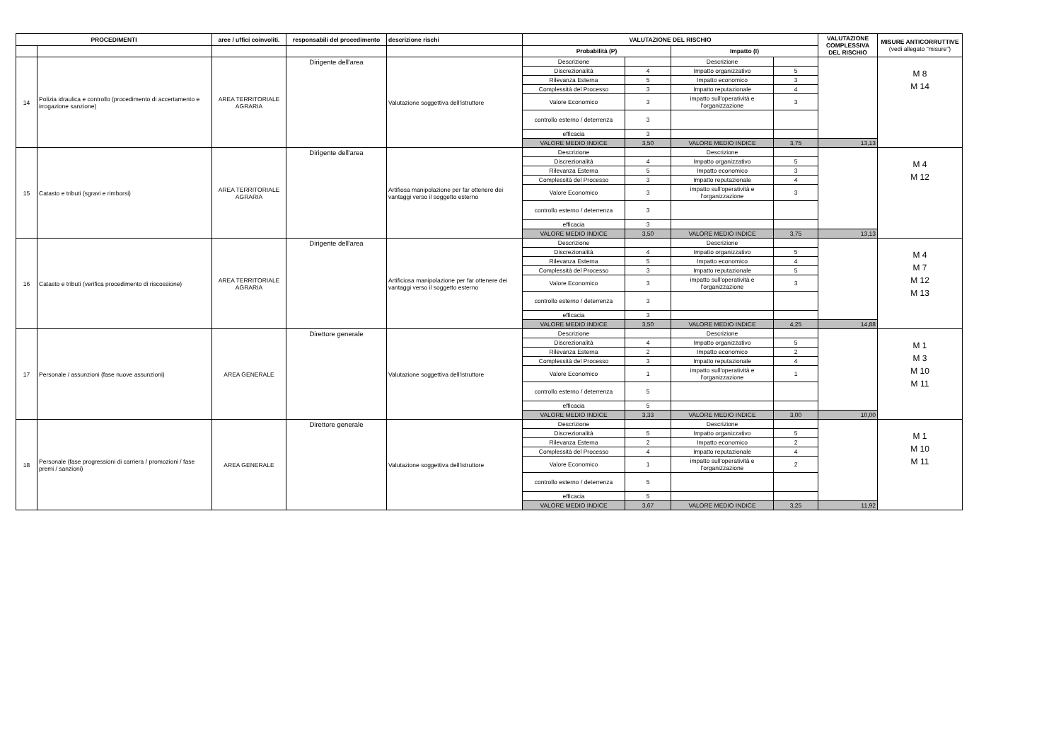| PROCEDIMENTI | | aree / uffici coinvoliti. | responsabili del procedimento | descrizione rischi | VALUTAZIONE DEL RISCHIO | | | | VALUTAZIONE COMPLESSIVA DEL RISCHIO | MISURE ANTICORRUTTIVE (vedi allegato "misure") |
| --- | --- | --- | --- | --- | --- | --- | --- | --- | --- | --- |
| | | | | | Probabilità (P) | | Impatto (I) | | | |
| 14 | Polizia idraulica e controllo (procedimento di accertamento e irrogazione sanzione) | AREA TERRITORIALE AGRARIA | Dirigente dell'area | Valutazione soggettiva dell'istruttore | Descrizione | | Descrizione | | | M 8 M 14 |
| | | | | | Discrezionalità | 4 | Impatto organizzativo | 5 | | |
| | | | | | Rilevanza Esterna | 5 | Impatto economico | 3 | | |
| | | | | | Complessità del Processo | 3 | Impatto reputazionale | 4 | | |
| | | | | | Valore Economico | 3 | impatto sull'operatività e l'organizzazione | 3 | | |
| | | | | | controllo esterno / deterrenza | 3 | | | | |
| | | | | | efficacia | 3 | | | | |
| | | | | | VALORE MEDIO INDICE | 3,50 | VALORE MEDIO INDICE | 3,75 | 13,13 | |
| 15 | Catasto e tributi (sgravi e rimborsi) | AREA TERRITORIALE AGRARIA | Dirigente dell'area | Artifiosa manipolazione per far ottenere dei vantaggi verso il soggetto esterno | Descrizione | | Descrizione | | | M 4 M 12 |
| | | | | | Discrezionalità | 4 | Impatto organizzativo | 5 | | |
| | | | | | Rilevanza Esterna | 5 | Impatto economico | 3 | | |
| | | | | | Complessità del Processo | 3 | Impatto reputazionale | 4 | | |
| | | | | | Valore Economico | 3 | impatto sull'operatività e l'organizzazione | 3 | | |
| | | | | | controllo esterno / deterrenza | 3 | | | | |
| | | | | | efficacia | 3 | | | | |
| | | | | | VALORE MEDIO INDICE | 3,50 | VALORE MEDIO INDICE | 3,75 | 13,13 | |
| 16 | Catasto e tributi (verifica procedimento di riscossione) | AREA TERRITORIALE AGRARIA | Dirigente dell'area | Artificiosa manipolazione per far ottenere dei vantaggi verso il soggetto esterno | Descrizione | | Descrizione | | | M 4 M 7 M 12 M 13 |
| | | | | | Discrezionalità | 4 | Impatto organizzativo | 5 | | |
| | | | | | Rilevanza Esterna | 5 | Impatto economico | 4 | | |
| | | | | | Complessità del Processo | 3 | Impatto reputazionale | 5 | | |
| | | | | | Valore Economico | 3 | impatto sull'operatività e l'organizzazione | 3 | | |
| | | | | | controllo esterno / deterrenza | 3 | | | | |
| | | | | | efficacia | 3 | | | | |
| | | | | | VALORE MEDIO INDICE | 3,50 | VALORE MEDIO INDICE | 4,25 | 14,88 | |
| 17 | Personale / assunzioni (fase nuove assunzioni) | AREA GENERALE | Direttore generale | Valutazione soggettiva dell'istruttore | Descrizione | | Descrizione | | | M 1 M 3 M 10 M 11 |
| | | | | | Discrezionalità | 4 | Impatto organizzativo | 5 | | |
| | | | | | Rilevanza Esterna | 2 | Impatto economico | 2 | | |
| | | | | | Complessità del Processo | 3 | Impatto reputazionale | 4 | | |
| | | | | | Valore Economico | 1 | impatto sull'operatività e l'organizzazione | 1 | | |
| | | | | | controllo esterno / deterrenza | 5 | | | | |
| | | | | | efficacia | 5 | | | | |
| | | | | | VALORE MEDIO INDICE | 3,33 | VALORE MEDIO INDICE | 3,00 | 10,00 | |
| 18 | Personale (fase progressioni di carriera / promozioni / fase premi / sanzioni) | AREA GENERALE | Direttore generale | Valutazione soggettiva dell'istruttore | Descrizione | | Descrizione | | | M 1 M 10 M 11 |
| | | | | | Discrezionalità | 5 | Impatto organizzativo | 5 | | |
| | | | | | Rilevanza Esterna | 2 | Impatto economico | 2 | | |
| | | | | | Complessità del Processo | 4 | Impatto reputazionale | 4 | | |
| | | | | | Valore Economico | 1 | impatto sull'operatività e l'organizzazione | 2 | | |
| | | | | | controllo esterno / deterrenza | 5 | | | | |
| | | | | | efficacia | 5 | | | | |
| | | | | | VALORE MEDIO INDICE | 3,67 | VALORE MEDIO INDICE | 3,25 | 11,92 | |